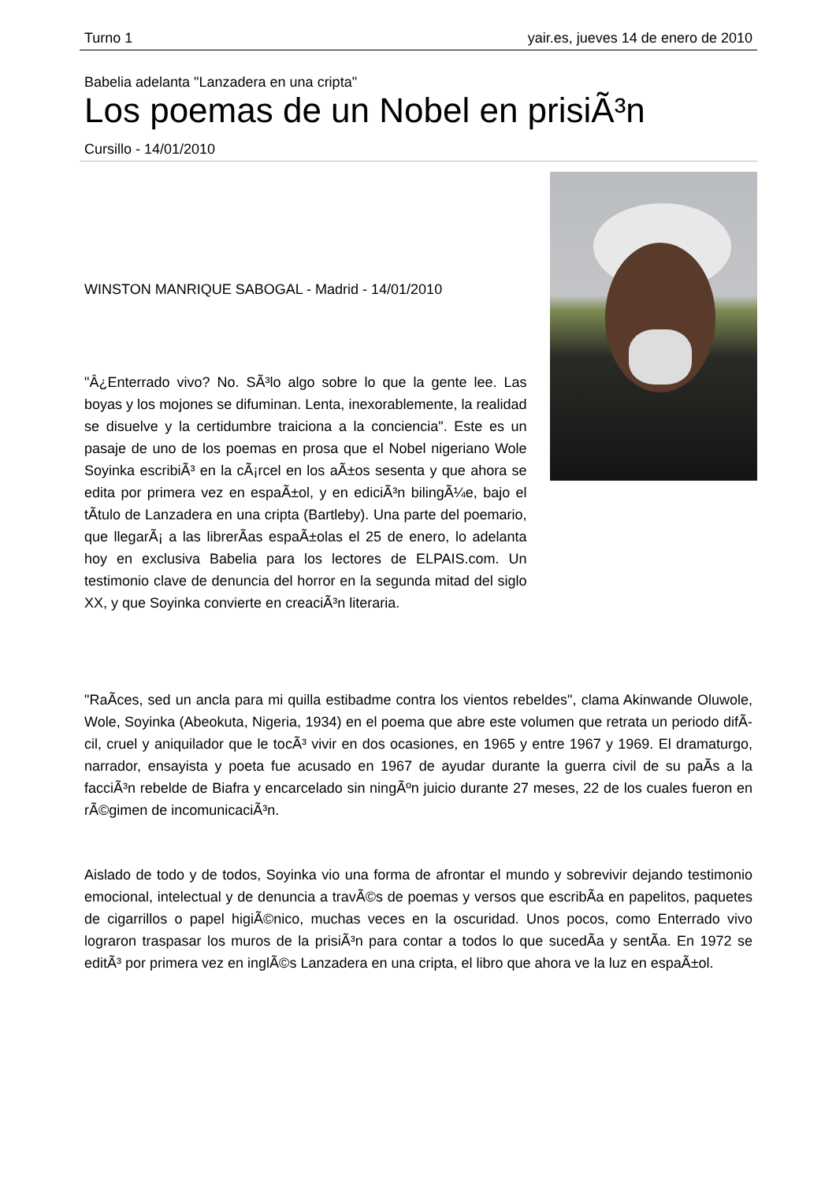Turno 1 yair.es, jueves 14 de enero de 2010
Babelia adelanta "Lanzadera en una cripta"
Los poemas de un Nobel en prisiÃ³n
Cursillo - 14/01/2010
WINSTON MANRIQUE SABOGAL - Madrid - 14/01/2010
"Â¿Enterrado vivo? No. SÃ³lo algo sobre lo que la gente lee. Las boyas y los mojones se difuminan. Lenta, inexorablemente, la realidad se disuelve y la certidumbre traiciona a la conciencia". Este es un pasaje de uno de los poemas en prosa que el Nobel nigeriano Wole Soyinka escribiÃ³ en la cÃ¡rcel en los aÃ±os sesenta y que ahora se edita por primera vez en espaÃ±ol, y en ediciÃ³n bilingÃ¼e, bajo el tÃ­tulo de Lanzadera en una cripta (Bartleby). Una parte del poemario, que llegarÃ¡ a las librerÃ­as espaÃ±olas el 25 de enero, lo adelanta hoy en exclusiva Babelia para los lectores de ELPAIS.com. Un testimonio clave de denuncia del horror en la segunda mitad del siglo XX, y que Soyinka convierte en creaciÃ³n literaria.
"RaÃ­ces, sed un ancla para mi quilla estibadme contra los vientos rebeldes", clama Akinwande Oluwole, Wole, Soyinka (Abeokuta, Nigeria, 1934) en el poema que abre este volumen que retrata un periodo difÃ­cil, cruel y aniquilador que le tocÃ³ vivir en dos ocasiones, en 1965 y entre 1967 y 1969. El dramaturgo, narrador, ensayista y poeta fue acusado en 1967 de ayudar durante la guerra civil de su paÃ­s a la facciÃ³n rebelde de Biafra y encarcelado sin ningÃºn juicio durante 27 meses, 22 de los cuales fueron en rÃ©gimen de incomunicaciÃ³n.
Aislado de todo y de todos, Soyinka vio una forma de afrontar el mundo y sobrevivir dejando testimonio emocional, intelectual y de denuncia a travÃ©s de poemas y versos que escribÃ­a en papelitos, paquetes de cigarrillos o papel higiÃ©nico, muchas veces en la oscuridad. Unos pocos, como Enterrado vivo lograron traspasar los muros de la prisiÃ³n para contar a todos lo que sucedÃ­a y sentÃ­a. En 1972 se editÃ³ por primera vez en inglÃ©s Lanzadera en una cripta, el libro que ahora ve la luz en espaÃ±ol.